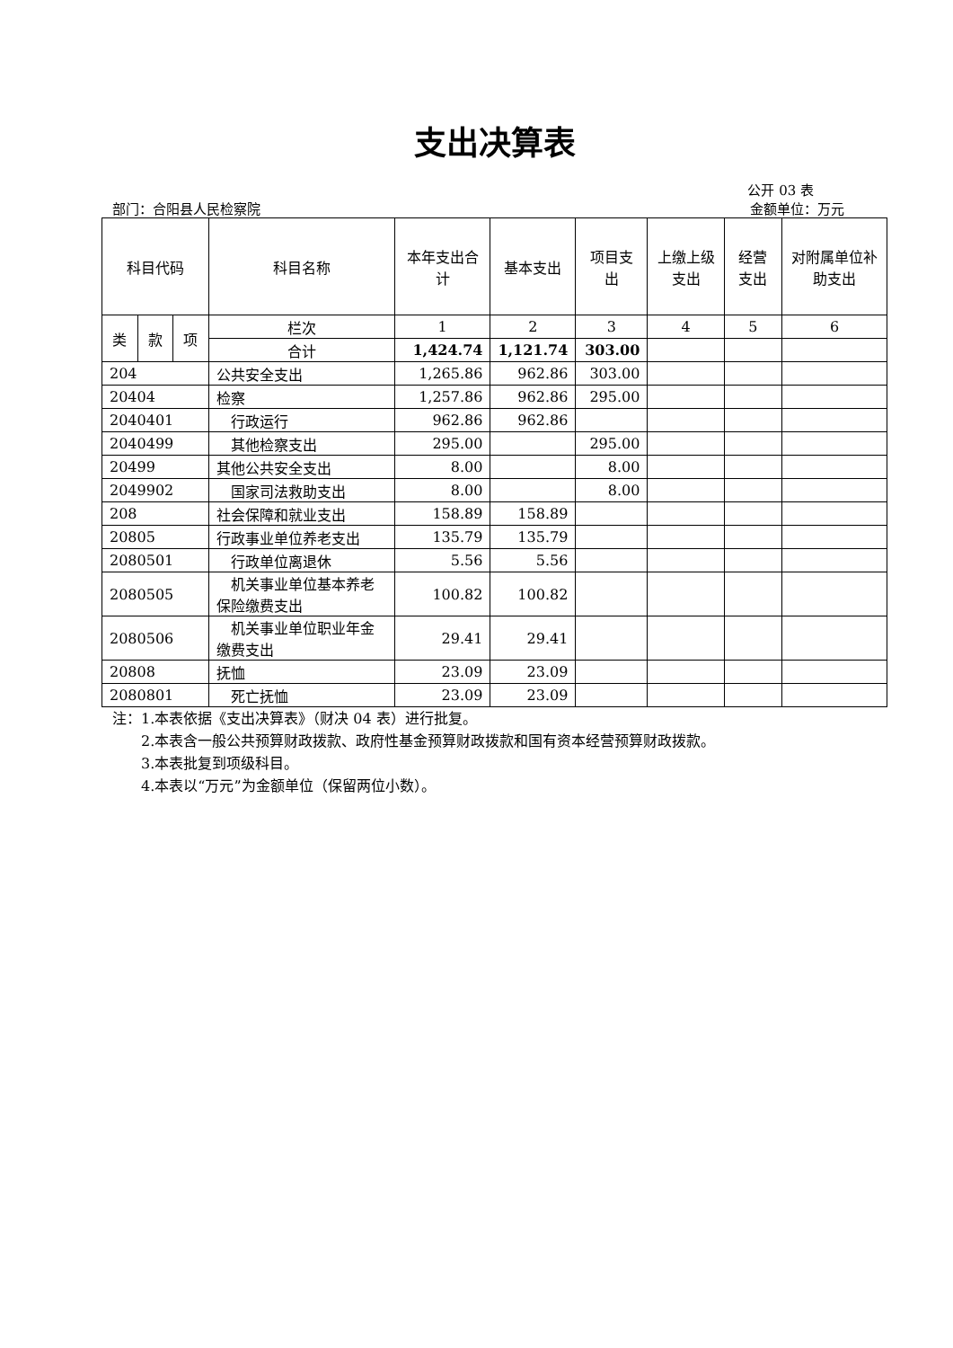支出决算表
公开 03 表
部门：合阳县人民检察院 金额单位：万元
| 科目代码 | | | 科目名称 | 本年支出合计 | 基本支出 | 项目支出 | 上缴上级支出 | 经营支出 | 对附属单位补助支出 |
| --- | --- | --- | --- | --- | --- | --- | --- | --- | --- |
| 类 | 款 | 项 | 栏次 | 1 | 2 | 3 | 4 | 5 | 6 |
| | | | 合计 | 1,424.74 | 1,121.74 | 303.00 | | | |
| 204 | | | 公共安全支出 | 1,265.86 | 962.86 | 303.00 | | | |
| 20404 | | | 检察 | 1,257.86 | 962.86 | 295.00 | | | |
| 2040401 | | | 行政运行 | 962.86 | 962.86 | | | | |
| 2040499 | | | 其他检察支出 | 295.00 | | 295.00 | | | |
| 20499 | | | 其他公共安全支出 | 8.00 | | 8.00 | | | |
| 2049902 | | | 国家司法救助支出 | 8.00 | | 8.00 | | | |
| 208 | | | 社会保障和就业支出 | 158.89 | 158.89 | | | | |
| 20805 | | | 行政事业单位养老支出 | 135.79 | 135.79 | | | | |
| 2080501 | | | 行政单位离退休 | 5.56 | 5.56 | | | | |
| 2080505 | | | 机关事业单位基本养老保险缴费支出 | 100.82 | 100.82 | | | | |
| 2080506 | | | 机关事业单位职业年金缴费支出 | 29.41 | 29.41 | | | | |
| 20808 | | | 抚恤 | 23.09 | 23.09 | | | | |
| 2080801 | | | 死亡抚恤 | 23.09 | 23.09 | | | | |
注：1.本表依据《支出决算表》（财决 04 表）进行批复。
　　2.本表含一般公共预算财政拨款、政府性基金预算财政拨款和国有资本经营预算财政拨款。
　　3.本表批复到项级科目。
　　4.本表以“万元”为金额单位（保留两位小数）。